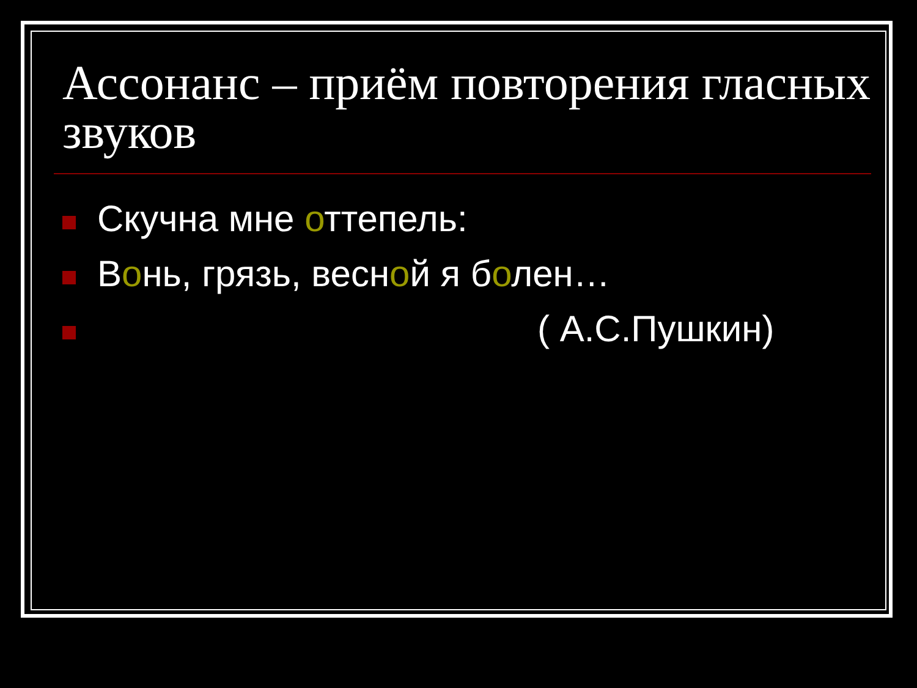Ассонанс – приём повторения гласных звуков
Скучна мне оттепель:
Вонь, грязь, весной я болен…
( А.С.Пушкин)